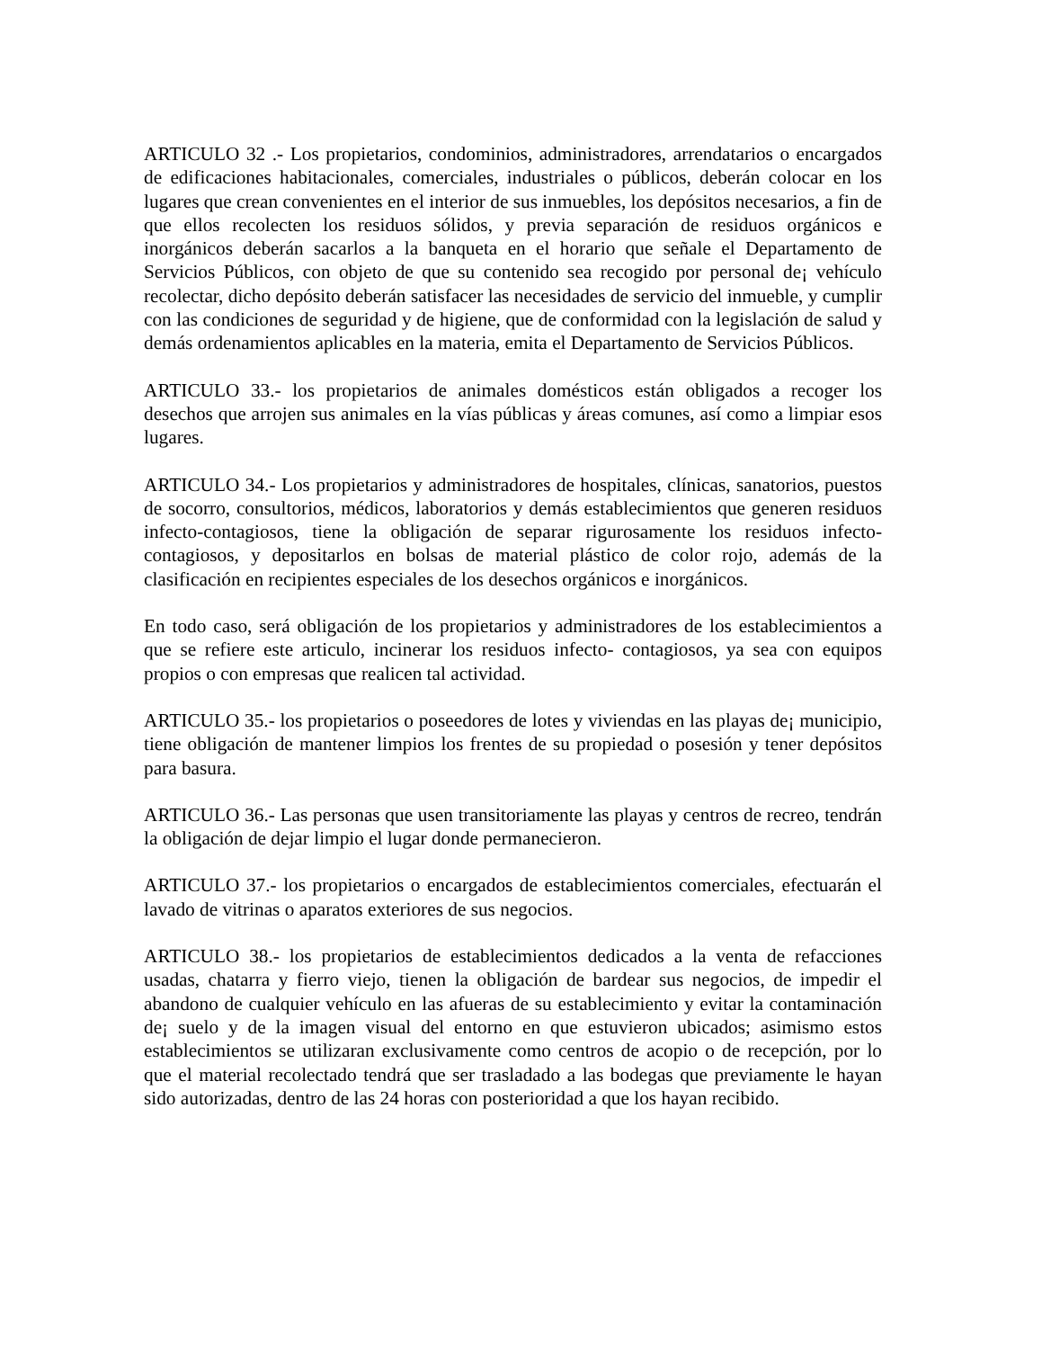ARTICULO 32 .- Los propietarios, condominios, administradores, arrendatarios o encargados de edificaciones habitacionales, comerciales, industriales o públicos, deberán colocar en los lugares que crean convenientes en el interior de sus inmuebles, los depósitos necesarios, a fin de que ellos recolecten los residuos sólidos, y previa separación de residuos orgánicos e inorgánicos deberán sacarlos a la banqueta en el horario que señale el Departamento de Servicios Públicos, con objeto de que su contenido sea recogido por personal de¡ vehículo recolectar, dicho depósito deberán satisfacer las necesidades de servicio del inmueble, y cumplir con las condiciones de seguridad y de higiene, que de conformidad con la legislación de salud y demás ordenamientos aplicables en la materia, emita el Departamento de Servicios Públicos.
ARTICULO 33.- los propietarios de animales domésticos están obligados a recoger los desechos que arrojen sus animales en la vías públicas y áreas comunes, así como a limpiar esos lugares.
ARTICULO 34.- Los propietarios y administradores de hospitales, clínicas, sanatorios, puestos de socorro, consultorios, médicos, laboratorios y demás establecimientos que generen residuos infecto-contagiosos, tiene la obligación de separar rigurosamente los residuos infecto-contagiosos, y depositarlos en bolsas de material plástico de color rojo, además de la clasificación en recipientes especiales de los desechos orgánicos e inorgánicos.
En todo caso, será obligación de los propietarios y administradores de los establecimientos a que se refiere este articulo, incinerar los residuos infecto- contagiosos, ya sea con equipos propios o con empresas que realicen tal actividad.
ARTICULO 35.- los propietarios o poseedores de lotes y viviendas en las playas de¡ municipio, tiene obligación de mantener limpios los frentes de su propiedad o posesión y tener depósitos para basura.
ARTICULO 36.- Las personas que usen transitoriamente las playas y centros de recreo, tendrán la obligación de dejar limpio el lugar donde permanecieron.
ARTICULO 37.- los propietarios o encargados de establecimientos comerciales, efectuarán el lavado de vitrinas o aparatos exteriores de sus negocios.
ARTICULO 38.- los propietarios de establecimientos dedicados a la venta de refacciones usadas, chatarra y fierro viejo, tienen la obligación de bardear sus negocios, de impedir el abandono de cualquier vehículo en las afueras de su establecimiento y evitar la contaminación de¡ suelo y de la imagen visual del entorno en que estuvieron ubicados; asimismo estos establecimientos se utilizaran exclusivamente como centros de acopio o de recepción, por lo que el material recolectado tendrá que ser trasladado a las bodegas que previamente le hayan sido autorizadas, dentro de las 24 horas con posterioridad a que los hayan recibido.